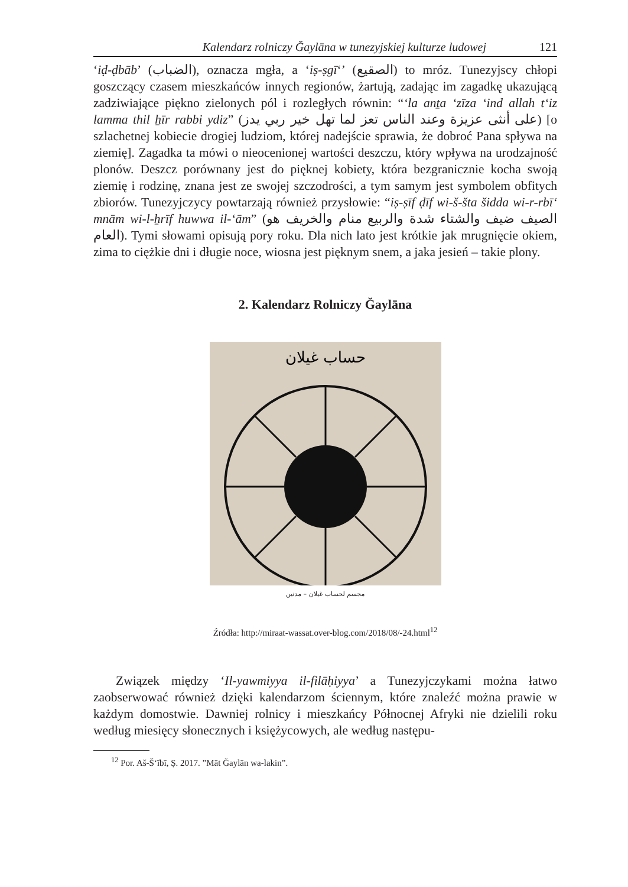Kalendarz rolniczy Ğaylāna w tunezyjskiej kulturze ludowej 121
‘iḍ-ḍbāb’ (الضباب), oznacza mgła, a ‘iṣ-ṣgīʻ’ (الصقيع) to mróz. Tunezyjscy chłopi goszczący czasem mieszkańców innych regionów, żartują, zadając im zagadkę ukazującą zadziwiające piękno zielonych pól i rozległych równin: “ʻla anṯa ʻzīza ʻind allah tʻiz lamma thil ẖīr rabbi ydiz” (على أنثى عزيزة وعند الناس تعز لما تهل خير ربي يدز) [o szlachetnej kobiecie drogiej ludziom, której nadejście sprawia, że dobroć Pana spływa na ziemię]. Zagadka ta mówi o nieocenionej wartości deszczu, który wpływa na urodzajność plonów. Deszcz porównany jest do pięknej kobiety, która bezgranicznie kocha swoją ziemię i rodzinę, znana jest ze swojej szczodrości, a tym samym jest symbolem obfitych zbiorów. Tunezyjczycy powtarzają również przysłowie: “iṣ-ṣīf ḍīf wi-š-šta šidda wi-r-rbīʻ mnām wi-l-ẖrīf huwwa il-ʻām” (الصيف ضيف والشتاء شدة والربيع منام والخريف هو العام). Tymi słowami opisują pory roku. Dla nich lato jest krótkie jak mrugnięcie okiem, zima to ciężkie dni i długie noce, wiosna jest pięknym snem, a jaka jesień – takie plony.
2. Kalendarz Rolniczy Ğaylāna
حساب غيلان
مجسم لحساب غيلان – مدنين
Źródła: http://miraat-wassat.over-blog.com/2018/08/-24.html<sup>12</sup>
Związek między ‘Il-yawmiyya il-filāḥiyya’ a Tunezyjczykami można łatwo zaobserwować również dzięki kalendarzom ściennym, które znaleźć można prawie w każdym domostwie. Dawniej rolnicy i mieszkańcy Północnej Afryki nie dzielili roku według miesięcy słonecznych i księżycowych, ale według następu-
<sup>12</sup> Por. Aš-Šʻībī, Ṣ. 2017. ”Māt Ğaylān wa-lakin”.